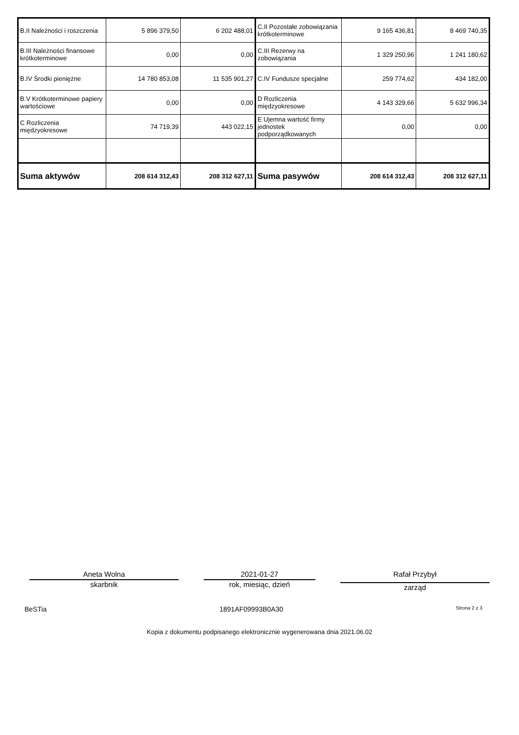| B.II Należności i roszczenia | 5 896 379,50 | 6 202 488,01 | C.II Pozostałe zobowiązania krótkoterminowe | 9 165 436,81 | 8 469 740,35 |
| B.III Należności finansowe krótkoterminowe | 0,00 | 0,00 | C.III Rezerwy na zobowiązania | 1 329 250,96 | 1 241 180,62 |
| B.IV Środki pieniężne | 14 780 853,08 | 11 535 901,27 | C.IV Fundusze specjalne | 259 774,62 | 434 182,00 |
| B.V Krótkoterminowe papiery wartościowe | 0,00 | 0,00 | D Rozliczenia międzyokresowe | 4 143 329,66 | 5 632 996,34 |
| C Rozliczenia międzyokresowe | 74 719,39 | 443 022,15 | E Ujemna wartość firmy jednostek podporządkowanych | 0,00 | 0,00 |
| Suma aktywów | 208 614 312,43 | 208 312 627,11 | Suma pasywów | 208 614 312,43 | 208 312 627,11 |
Aneta Wolna
skarbnik
2021-01-27
rok, miesiąc, dzień
Rafał Przybył
zarząd
BeSTia 1891AF09993B0A30 Strona 2 z 3
Kopia z dokumentu podpisanego elektronicznie wygenerowana dnia 2021.06.02